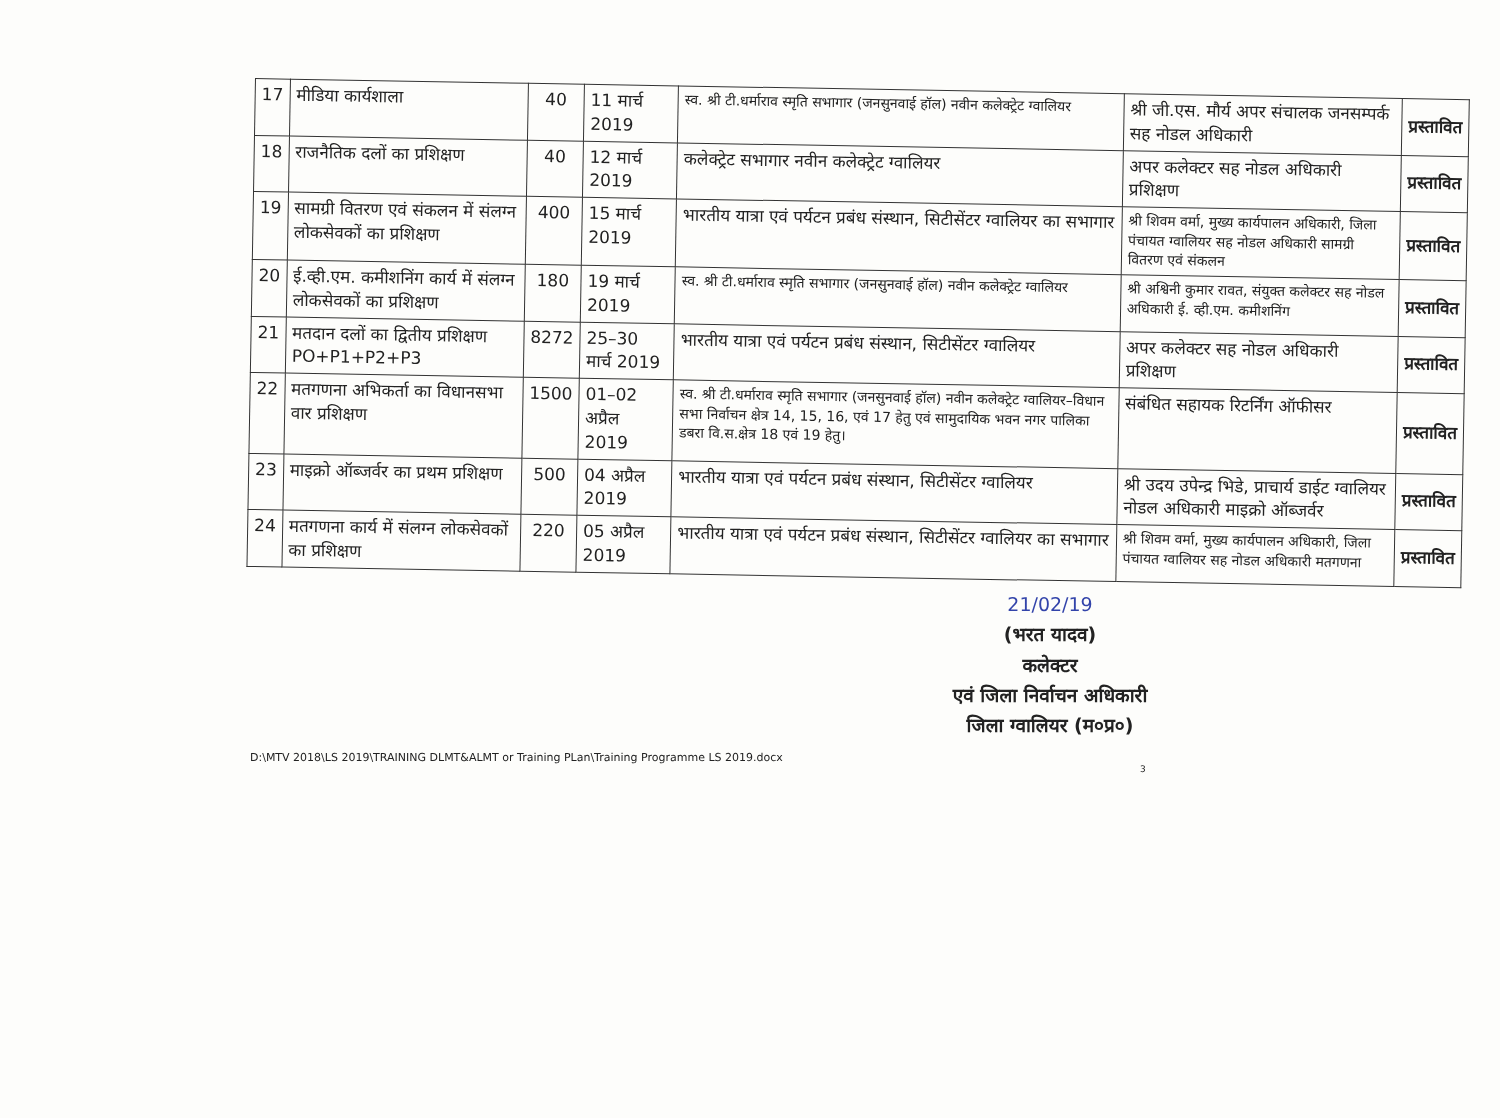| 17 | मीडिया कार्यशाला | 40 | 11 मार्च 2019 | स्व. श्री टी.धर्माराव स्मृति सभागार (जनसुनवाई हॉल) नवीन कलेक्ट्रेट ग्वालियर | श्री जी.एस. मौर्य अपर संचालक जनसम्पर्क सह नोडल अधिकारी | प्रस्तावित |
| 18 | राजनैतिक दलों का प्रशिक्षण | 40 | 12 मार्च 2019 | कलेक्ट्रेट सभागार नवीन कलेक्ट्रेट ग्वालियर | अपर कलेक्टर सह नोडल अधिकारी प्रशिक्षण | प्रस्तावित |
| 19 | सामग्री वितरण एवं संकलन में संलग्न लोकसेवकों का प्रशिक्षण | 400 | 15 मार्च 2019 | भारतीय यात्रा एवं पर्यटन प्रबंध संस्थान, सिटीसेंटर ग्वालियर का सभागार | श्री शिवम वर्मा, मुख्य कार्यपालन अधिकारी, जिला पंचायत ग्वालियर सह नोडल अधिकारी सामग्री वितरण एवं संकलन | प्रस्तावित |
| 20 | ई.व्ही.एम. कमीशनिंग कार्य में संलग्न लोकसेवकों का प्रशिक्षण | 180 | 19 मार्च 2019 | स्व. श्री टी.धर्माराव स्मृति सभागार (जनसुनवाई हॉल) नवीन कलेक्ट्रेट ग्वालियर | श्री अश्विनी कुमार रावत, संयुक्त कलेक्टर सह नोडल अधिकारी ई. व्ही.एम. कमीशनिंग | प्रस्तावित |
| 21 | मतदान दलों का द्वितीय प्रशिक्षण PO+P1+P2+P3 | 8272 | 25–30 मार्च 2019 | भारतीय यात्रा एवं पर्यटन प्रबंध संस्थान, सिटीसेंटर ग्वालियर | अपर कलेक्टर सह नोडल अधिकारी प्रशिक्षण | प्रस्तावित |
| 22 | मतगणना अभिकर्ता का विधानसभा वार प्रशिक्षण | 1500 | 01–02 अप्रैल 2019 | स्व. श्री टी.धर्माराव स्मृति सभागार (जनसुनवाई हॉल) नवीन कलेक्ट्रेट ग्वालियर–विधान सभा निर्वाचन क्षेत्र 14, 15, 16, एवं 17 हेतु एवं सामुदायिक भवन नगर पालिका डबरा वि.स.क्षेत्र 18 एवं 19 हेतु। | संबंधित सहायक रिटर्निंग ऑफीसर | प्रस्तावित |
| 23 | माइक्रो ऑब्जर्वर का प्रथम प्रशिक्षण | 500 | 04 अप्रैल 2019 | भारतीय यात्रा एवं पर्यटन प्रबंध संस्थान, सिटीसेंटर ग्वालियर | श्री उदय उपेन्द्र भिडे, प्राचार्य डाईट ग्वालियर नोडल अधिकारी माइक्रो ऑब्जर्वर | प्रस्तावित |
| 24 | मतगणना कार्य में संलग्न लोकसेवकों का प्रशिक्षण | 220 | 05 अप्रैल 2019 | भारतीय यात्रा एवं पर्यटन प्रबंध संस्थान, सिटीसेंटर ग्वालियर का सभागार | श्री शिवम वर्मा, मुख्य कार्यपालन अधिकारी, जिला पंचायत ग्वालियर सह नोडल अधिकारी मतगणना | प्रस्तावित |
21/02/19
(भरत यादव)
कलेक्टर
एवं जिला निर्वाचन अधिकारी
जिला ग्वालियर (म०प्र०)
D:\MTV 2018\LS 2019\TRAINING DLMT&ALMT or Training PLan\Training Programme LS 2019.docx
3